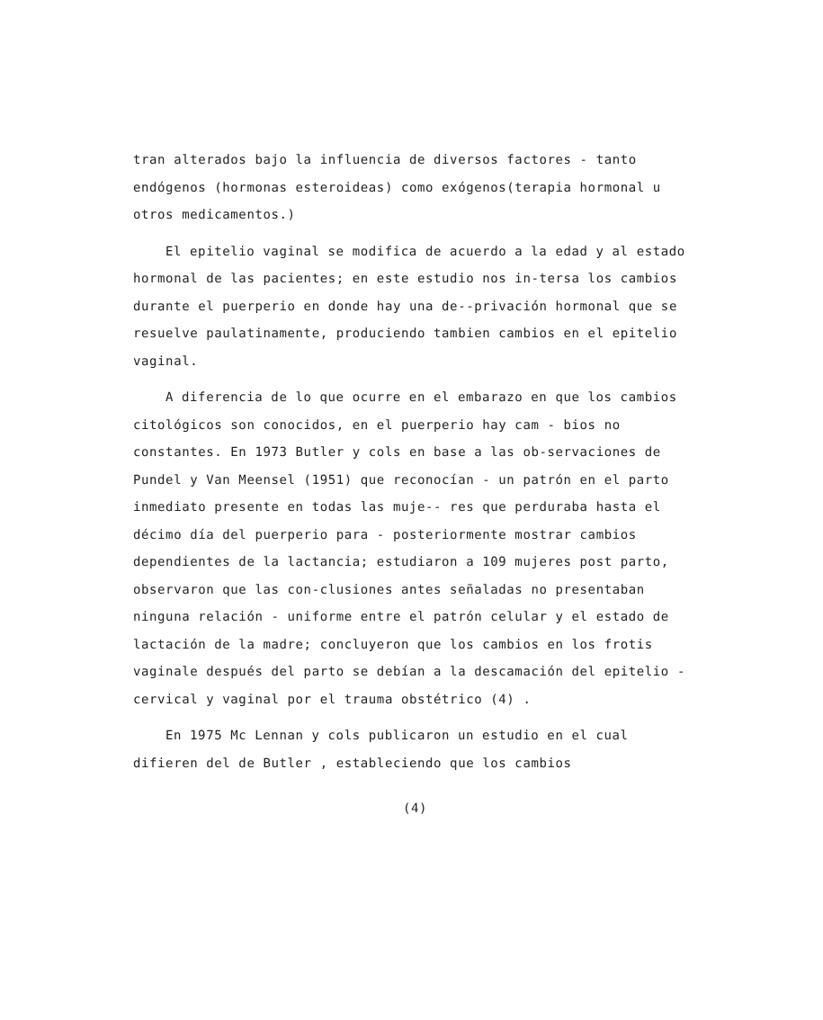tran alterados bajo la influencia de diversos factores - tanto endógenos (hormonas esteroideas) como exógenos(terapia hormonal u otros medicamentos.)
El epitelio vaginal se modifica de acuerdo a la edad y al estado hormonal de las pacientes; en este estudio nos in-tersa los cambios durante el puerperio en donde hay una de--privación hormonal que se resuelve paulatinamente, produciendo tambien cambios en el epitelio vaginal.
A diferencia de lo que ocurre en el embarazo en que los cambios citológicos son conocidos, en el puerperio hay cam - bios no constantes. En 1973 Butler y cols en base a las ob-servaciones de Pundel y Van Meensel (1951) que reconocían - un patrón en el parto inmediato presente en todas las muje-- res que perduraba hasta el décimo día del puerperio para - posteriormente mostrar cambios dependientes de la lactancia; estudiaron a 109 mujeres post parto, observaron que las con-clusiones antes señaladas no presentaban ninguna relación - uniforme entre el patrón celular y el estado de lactación de la madre; concluyeron que los cambios en los frotis vaginale después del parto se debían a la descamación del epitelio - cervical y vaginal por el trauma obstétrico (4) .
En 1975 Mc Lennan y cols publicaron un estudio en el cual difieren del de Butler , estableciendo que los cambios
(4)